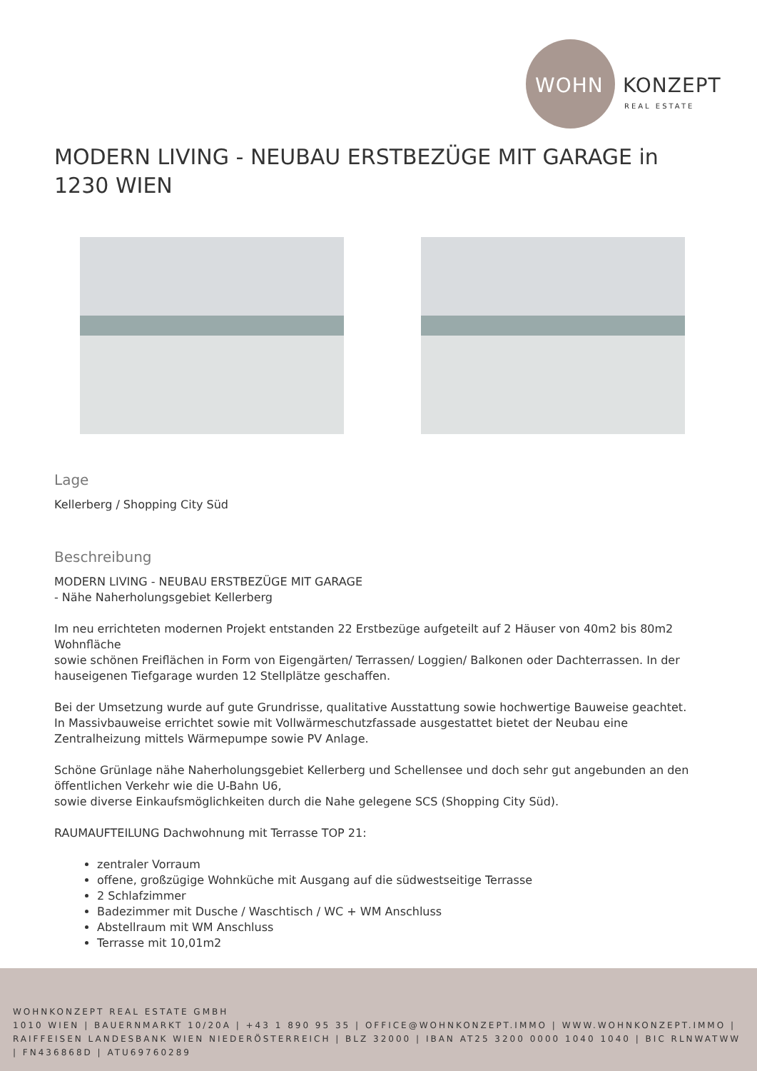WOHN KONZEPT
REAL ESTATE
MODERN LIVING - NEUBAU ERSTBEZÜGE MIT GARAGE in 1230 WIEN
Lage
Kellerberg / Shopping City Süd
Beschreibung
MODERN LIVING - NEUBAU ERSTBEZÜGE MIT GARAGE
- Nähe Naherholungsgebiet Kellerberg
Im neu errichteten modernen Projekt entstanden 22 Erstbezüge aufgeteilt auf 2 Häuser von 40m2 bis 80m2 Wohnfläche
sowie schönen Freiflächen in Form von Eigengärten/ Terrassen/ Loggien/ Balkonen oder Dachterrassen. In der hauseigenen Tiefgarage wurden 12 Stellplätze geschaffen.
Bei der Umsetzung wurde auf gute Grundrisse, qualitative Ausstattung sowie hochwertige Bauweise geachtet.
In Massivbauweise errichtet sowie mit Vollwärmeschutzfassade ausgestattet bietet der Neubau eine Zentralheizung mittels Wärmepumpe sowie PV Anlage.
Schöne Grünlage nähe Naherholungsgebiet Kellerberg und Schellensee und doch sehr gut angebunden an den öffentlichen Verkehr wie die U-Bahn U6,
sowie diverse Einkaufsmöglichkeiten durch die Nahe gelegene SCS (Shopping City Süd).
RAUMAUFTEILUNG Dachwohnung mit Terrasse TOP 21:
zentraler Vorraum
offene, großzügige Wohnküche mit Ausgang auf die südwestseitige Terrasse
2 Schlafzimmer
Badezimmer mit Dusche / Waschtisch / WC + WM Anschluss
Abstellraum mit WM Anschluss
Terrasse mit 10,01m2
WOHNKONZEPT REAL ESTATE GMBH
1010 WIEN | BAUERNMARKT 10/20A | +43 1 890 95 35 | OFFICE@WOHNKONZEPT.IMMO | WWW.WOHNKONZEPT.IMMO | RAIFFEISEN LANDESBANK WIEN NIEDERÖSTERREICH | BLZ 32000 | IBAN AT25 3200 0000 1040 1040 | BIC RLNWATWW | FN436868D | ATU69760289